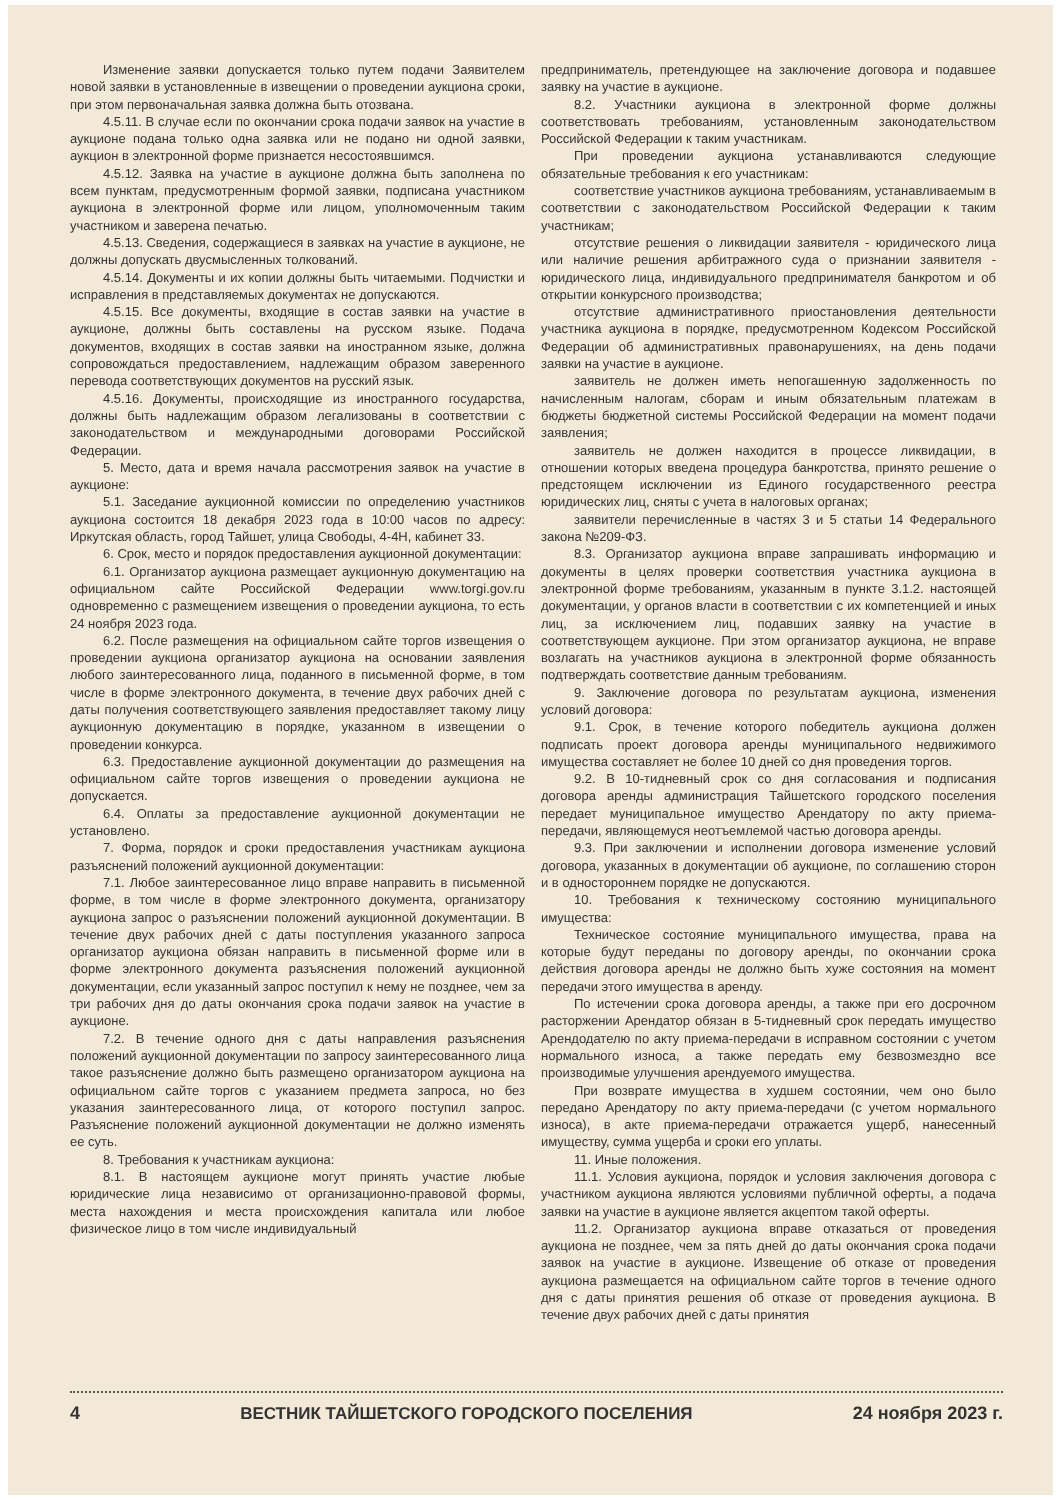Изменение заявки допускается только путем подачи Заявителем новой заявки в установленные в извещении о проведении аукциона сроки, при этом первоначальная заявка должна быть отозвана.
4.5.11. В случае если по окончании срока подачи заявок на участие в аукционе подана только одна заявка или не подано ни одной заявки, аукцион в электронной форме признается несостоявшимся.
4.5.12. Заявка на участие в аукционе должна быть заполнена по всем пунктам, предусмотренным формой заявки, подписана участником аукциона в электронной форме или лицом, уполномоченным таким участником и заверена печатью.
4.5.13. Сведения, содержащиеся в заявках на участие в аукционе, не должны допускать двусмысленных толкований.
4.5.14. Документы и их копии должны быть читаемыми. Подчистки и исправления в представляемых документах не допускаются.
4.5.15. Все документы, входящие в состав заявки на участие в аукционе, должны быть составлены на русском языке. Подача документов, входящих в состав заявки на иностранном языке, должна сопровождаться предоставлением, надлежащим образом заверенного перевода соответствующих документов на русский язык.
4.5.16. Документы, происходящие из иностранного государства, должны быть надлежащим образом легализованы в соответствии с законодательством и международными договорами Российской Федерации.
5. Место, дата и время начала рассмотрения заявок на участие в аукционе:
5.1. Заседание аукционной комиссии по определению участников аукциона состоится 18 декабря 2023 года в 10:00 часов по адресу: Иркутская область, город Тайшет, улица Свободы, 4-4Н, кабинет 33.
6. Срок, место и порядок предоставления аукционной документации:
6.1. Организатор аукциона размещает аукционную документацию на официальном сайте Российской Федерации www.torgi.gov.ru одновременно с размещением извещения о проведении аукциона, то есть 24 ноября 2023 года.
6.2. После размещения на официальном сайте торгов извещения о проведении аукциона организатор аукциона на основании заявления любого заинтересованного лица, поданного в письменной форме, в том числе в форме электронного документа, в течение двух рабочих дней с даты получения соответствующего заявления предоставляет такому лицу аукционную документацию в порядке, указанном в извещении о проведении конкурса.
6.3. Предоставление аукционной документации до размещения на официальном сайте торгов извещения о проведении аукциона не допускается.
6.4. Оплаты за предоставление аукционной документации не установлено.
7. Форма, порядок и сроки предоставления участникам аукциона разъяснений положений аукционной документации:
7.1. Любое заинтересованное лицо вправе направить в письменной форме, в том числе в форме электронного документа, организатору аукциона запрос о разъяснении положений аукционной документации. В течение двух рабочих дней с даты поступления указанного запроса организатор аукциона обязан направить в письменной форме или в форме электронного документа разъяснения положений аукционной документации, если указанный запрос поступил к нему не позднее, чем за три рабочих дня до даты окончания срока подачи заявок на участие в аукционе.
7.2. В течение одного дня с даты направления разъяснения положений аукционной документации по запросу заинтересованного лица такое разъяснение должно быть размещено организатором аукциона на официальном сайте торгов с указанием предмета запроса, но без указания заинтересованного лица, от которого поступил запрос. Разъяснение положений аукционной документации не должно изменять ее суть.
8. Требования к участникам аукциона:
8.1. В настоящем аукционе могут принять участие любые юридические лица независимо от организационно-правовой формы, места нахождения и места происхождения капитала или любое физическое лицо в том числе индивидуальный
предприниматель, претендующее на заключение договора и подавшее заявку на участие в аукционе.
8.2. Участники аукциона в электронной форме должны соответствовать требованиям, установленным законодательством Российской Федерации к таким участникам.
При проведении аукциона устанавливаются следующие обязательные требования к его участникам:
соответствие участников аукциона требованиям, устанавливаемым в соответствии с законодательством Российской Федерации к таким участникам;
отсутствие решения о ликвидации заявителя - юридического лица или наличие решения арбитражного суда о признании заявителя - юридического лица, индивидуального предпринимателя банкротом и об открытии конкурсного производства;
отсутствие административного приостановления деятельности участника аукциона в порядке, предусмотренном Кодексом Российской Федерации об административных правонарушениях, на день подачи заявки на участие в аукционе.
заявитель не должен иметь непогашенную задолженность по начисленным налогам, сборам и иным обязательным платежам в бюджеты бюджетной системы Российской Федерации на момент подачи заявления;
заявитель не должен находится в процессе ликвидации, в отношении которых введена процедура банкротства, принято решение о предстоящем исключении из Единого государственного реестра юридических лиц, сняты с учета в налоговых органах;
заявители перечисленные в частях 3 и 5 статьи 14 Федерального закона №209-ФЗ.
8.3. Организатор аукциона вправе запрашивать информацию и документы в целях проверки соответствия участника аукциона в электронной форме требованиям, указанным в пункте 3.1.2. настоящей документации, у органов власти в соответствии с их компетенцией и иных лиц, за исключением лиц, подавших заявку на участие в соответствующем аукционе. При этом организатор аукциона, не вправе возлагать на участников аукциона в электронной форме обязанность подтверждать соответствие данным требованиям.
9. Заключение договора по результатам аукциона, изменения условий договора:
9.1. Срок, в течение которого победитель аукциона должен подписать проект договора аренды муниципального недвижимого имущества составляет не более 10 дней со дня проведения торгов.
9.2. В 10-тидневный срок со дня согласования и подписания договора аренды администрация Тайшетского городского поселения передает муниципальное имущество Арендатору по акту приема-передачи, являющемуся неотъемлемой частью договора аренды.
9.3. При заключении и исполнении договора изменение условий договора, указанных в документации об аукционе, по соглашению сторон и в одностороннем порядке не допускаются.
10. Требования к техническому состоянию муниципального имущества:
Техническое состояние муниципального имущества, права на которые будут переданы по договору аренды, по окончании срока действия договора аренды не должно быть хуже состояния на момент передачи этого имущества в аренду.
По истечении срока договора аренды, а также при его досрочном расторжении Арендатор обязан в 5-тидневный срок передать имущество Арендодателю по акту приема-передачи в исправном состоянии с учетом нормального износа, а также передать ему безвозмездно все производимые улучшения арендуемого имущества.
При возврате имущества в худшем состоянии, чем оно было передано Арендатору по акту приема-передачи (с учетом нормального износа), в акте приема-передачи отражается ущерб, нанесенный имуществу, сумма ущерба и сроки его уплаты.
11. Иные положения.
11.1. Условия аукциона, порядок и условия заключения договора с участником аукциона являются условиями публичной оферты, а подача заявки на участие в аукционе является акцептом такой оферты.
11.2. Организатор аукциона вправе отказаться от проведения аукциона не позднее, чем за пять дней до даты окончания срока подачи заявок на участие в аукционе. Извещение об отказе от проведения аукциона размещается на официальном сайте торгов в течение одного дня с даты принятия решения об отказе от проведения аукциона. В течение двух рабочих дней с даты принятия
4 ВЕСТНИК ТАЙШЕТСКОГО ГОРОДСКОГО ПОСЕЛЕНИЯ 24 ноября 2023 г.